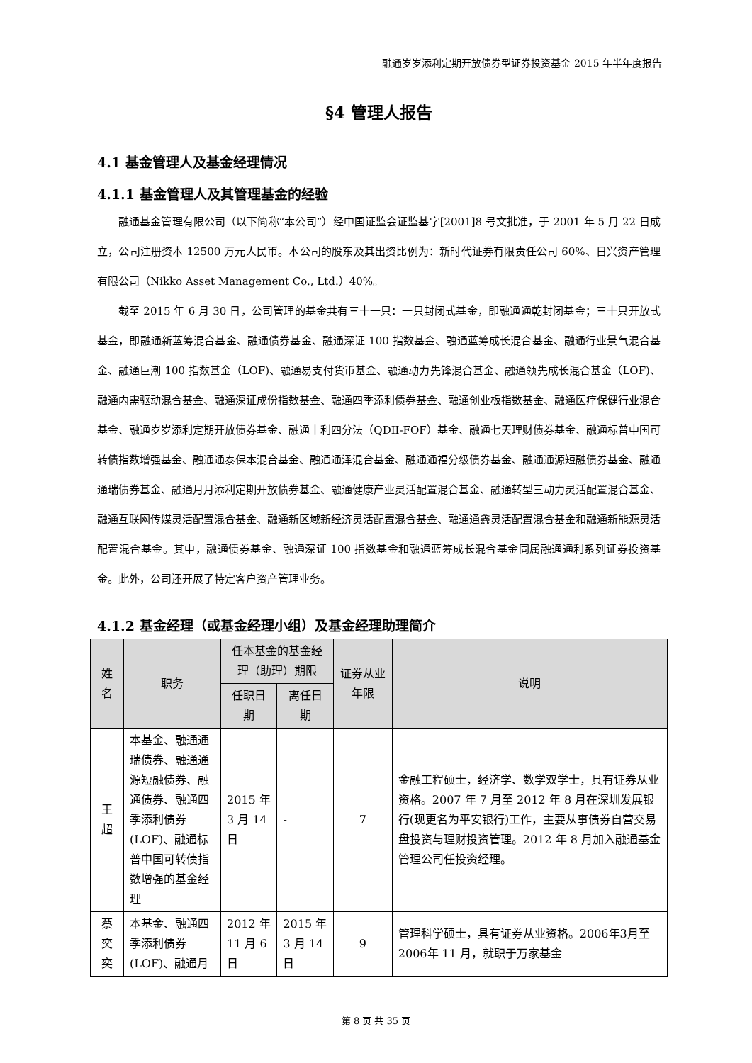融通岁岁添利定期开放债券型证券投资基金 2015 年半年度报告
§4 管理人报告
4.1 基金管理人及基金经理情况
4.1.1 基金管理人及其管理基金的经验
融通基金管理有限公司（以下简称“本公司”）经中国证监会证监基字[2001]8 号文批准，于 2001 年 5 月 22 日成立，公司注册资本 12500 万元人民币。本公司的股东及其出资比例为：新时代证券有限责任公司 60%、日兴资产管理有限公司（Nikko Asset Management Co., Ltd.）40%。
截至 2015 年 6 月 30 日，公司管理的基金共有三十一只：一只封闭式基金，即融通通乾封闭基金；三十只开放式基金，即融通新蓝筹混合基金、融通债券基金、融通深证 100 指数基金、融通蓝筹成长混合基金、融通行业景气混合基金、融通巨潮 100 指数基金（LOF)、融通易支付货币基金、融通动力先锋混合基金、融通领先成长混合基金（LOF)、融通内需驱动混合基金、融通深证成份指数基金、融通四季添利债券基金、融通创业板指数基金、融通医疗保健行业混合基金、融通岁岁添利定期开放债券基金、融通丰利四分法（QDII-FOF）基金、融通七天理财债券基金、融通标普中国可转债指数增强基金、融通通泰保本混合基金、融通通泽混合基金、融通通福分级债券基金、融通通源短融债券基金、融通通瑞债券基金、融通月月添利定期开放债券基金、融通健康产业灵活配置混合基金、融通转型三动力灵活配置混合基金、融通互联网传媒灵活配置混合基金、融通新区域新经济灵活配置混合基金、融通通鑫灵活配置混合基金和融通新能源灵活配置混合基金。其中，融通债券基金、融通深证 100 指数基金和融通蓝筹成长混合基金同属融通通利系列证券投资基金。此外，公司还开展了特定客户资产管理业务。
4.1.2 基金经理（或基金经理小组）及基金经理助理简介
| 姓名 | 职务 | 任本基金的基金经理（助理）期限 | | 证券从业年限 | 说明 |
| --- | --- | --- | --- | --- | --- |
| | | 任职日期 | 离任日期 | | |
| 王超 | 本基金、融通通瑞债券、融通通源短融债券、融通债券、融通四季添利债券(LOF)、融通标普中国可转债指数增强的基金经理 | 2015 年 3 月 14 日 | - | 7 | 金融工程硕士，经济学、数学双学士，具有证券从业资格。2007 年 7 月至 2012 年 8 月在深圳发展银行(现更名为平安银行)工作，主要从事债券自营交易盘投资与理财投资管理。2012 年 8 月加入融通基金管理公司任投资经理。 |
| 蔡奕奕 | 本基金、融通四季添利债券(LOF)、融通月 | 2012 年 11 月 6 日 | 2015 年 3 月 14 日 | 9 | 管理科学硕士，具有证券从业资格。2006年3月至2006年 11 月，就职于万家基金 |
第 8 页 共 35 页